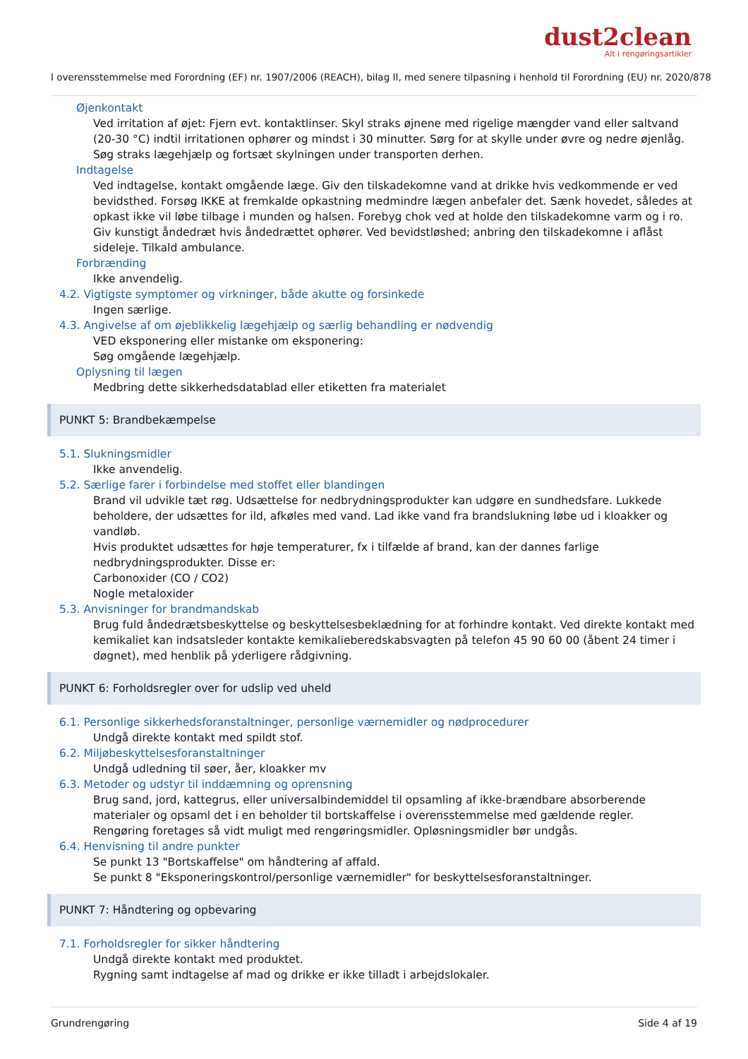dust2clean
Alt i rengøringsartikler
I overensstemmelse med Forordning (EF) nr. 1907/2006 (REACH), bilag II, med senere tilpasning i henhold til Forordning (EU) nr. 2020/878
Øjenkontakt
Ved irritation af øjet: Fjern evt. kontaktlinser. Skyl straks øjnene med rigelige mængder vand eller saltvand (20-30 °C) indtil irritationen ophører og mindst i 30 minutter. Sørg for at skylle under øvre og nedre øjenlåg. Søg straks lægehjælp og fortsæt skylningen under transporten derhen.
Indtagelse
Ved indtagelse, kontakt omgående læge. Giv den tilskadekomne vand at drikke hvis vedkommende er ved bevidsthed. Forsøg IKKE at fremkalde opkastning medmindre lægen anbefaler det. Sænk hovedet, således at opkast ikke vil løbe tilbage i munden og halsen. Forebyg chok ved at holde den tilskadekomne varm og i ro. Giv kunstigt åndedræt hvis åndedrættet ophører. Ved bevidstløshed; anbring den tilskadekomne i aflåst sideleje. Tilkald ambulance.
Forbrænding
Ikke anvendelig.
4.2. Vigtigste symptomer og virkninger, både akutte og forsinkede
Ingen særlige.
4.3. Angivelse af om øjeblikkelig lægehjælp og særlig behandling er nødvendig
VED eksponering eller mistanke om eksponering:
Søg omgående lægehjælp.
Oplysning til lægen
Medbring dette sikkerhedsdatablad eller etiketten fra materialet
PUNKT 5: Brandbekæmpelse
5.1. Slukningsmidler
Ikke anvendelig.
5.2. Særlige farer i forbindelse med stoffet eller blandingen
Brand vil udvikle tæt røg. Udsættelse for nedbrydningsprodukter kan udgøre en sundhedsfare. Lukkede beholdere, der udsættes for ild, afkøles med vand. Lad ikke vand fra brandslukning løbe ud i kloakker og vandløb.
Hvis produktet udsættes for høje temperaturer, fx i tilfælde af brand, kan der dannes farlige nedbrydningsprodukter. Disse er:
Carbonoxider (CO / CO2)
Nogle metaloxider
5.3. Anvisninger for brandmandskab
Brug fuld åndedrætsbeskyttelse og beskyttelsesbeklædning for at forhindre kontakt. Ved direkte kontakt med kemikaliet kan indsatsleder kontakte kemikalieberedskabsvagten på telefon 45 90 60 00 (åbent 24 timer i døgnet), med henblik på yderligere rådgivning.
PUNKT 6: Forholdsregler over for udslip ved uheld
6.1. Personlige sikkerhedsforanstaltninger, personlige værnemidler og nødprocedurer
Undgå direkte kontakt med spildt stof.
6.2. Miljøbeskyttelsesforanstaltninger
Undgå udledning til søer, åer, kloakker mv
6.3. Metoder og udstyr til inddæmning og oprensning
Brug sand, jord, kattegrus, eller universalbindemiddel til opsamling af ikke-brændbare absorberende materialer og opsaml det i en beholder til bortskaffelse i overensstemmelse med gældende regler.
Rengøring foretages så vidt muligt med rengøringsmidler. Opløsningsmidler bør undgås.
6.4. Henvisning til andre punkter
Se punkt 13 "Bortskaffelse" om håndtering af affald.
Se punkt 8 "Eksponeringskontrol/personlige værnemidler" for beskyttelsesforanstaltninger.
PUNKT 7: Håndtering og opbevaring
7.1. Forholdsregler for sikker håndtering
Undgå direkte kontakt med produktet.
Rygning samt indtagelse af mad og drikke er ikke tilladt i arbejdslokaler.
Grundrengøring Side 4 af 19